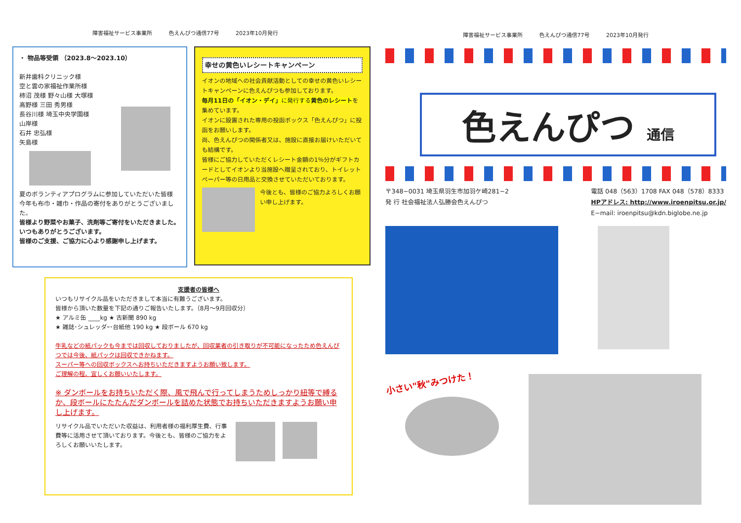障害福祉サービス事業所 色えんぴつ通信77号 2023年10月発行
・ 物品等受領 （2023.8～2023.10）
新井歯科クリニック様
空と雲の家福祉作業所様
柿沼 茂様 野々山様 大塚様
高野様 三田 秀男様
長谷川様 埼玉中央学園様
山岸様
石井 忠弘様
矢島様
夏のボランティアプログラムに参加していただいた皆様
今年も布巾・雑巾・作品の寄付をありがとうございました。
皆様より野菜やお菓子、洗剤等ご寄付をいただきました。いつもありがとうございます。
皆様のご支援、ご協力に心より感謝申し上げます。
幸せの黄色いレシートキャンペーン
イオンの地域への社会貢献活動としての幸せの黄色いレシートキャンペーンに色えんぴつも参加しております。
毎月11日の「イオン・デイ」に発行する黄色のレシートを集めています。
イオンに設置された専用の投函ボックス「色えんぴつ」に投函をお願いします。
尚、色えんぴつの関係者又は、施設に直接お届けいただいても結構です。
皆様にご協力していただくレシート金額の1％分がギフトカードとしてイオンより当施設へ贈呈されており、トイレットペーパー等の日用品と交換させていただいております。
今後とも、皆様のご協力よろしくお願い申し上げます。
支援者の皆様へ
いつもリサイクル品をいただきまして本当に有難うございます。
皆様から頂いた数量を下記の通りご報告いたします。（8月～9月回収分）
★ アルミ缶 ____kg ★ 古新聞 890 kg
★ 雑誌･シュレッダｰ･台紙他 190 kg ★ 段ボール 670 kg
牛乳などの紙パックも今までは回収しておりましたが、回収業者の引き取りが不可能になったため色えんぴつでは今後、紙パックは回収できかねます。
スーパー等への回収ボックスへお持ちいただきますようお願い致します。
ご理解の程、宜しくお願いいたします。
※ ダンボールをお持ちいただく際、風で飛んで行ってしまうためしっかり紐等で縛るか、段ボールにたたんだダンボールを詰めた状態でお持ちいただきますようお願い申し上げます。
リサイクル品でいただいた収益は、利用者様の福利厚生費、行事費等に活用させて頂いております。今後とも、皆様のご協力をよろしくお願いいたします。
障害福祉サービス事業所 色えんぴつ通信77号 2023年10月発行
色えんぴつ 通信
〒348−0031 埼玉県羽生市加羽ケ崎281−2
発 行 社会福祉法人弘勝会色えんぴつ
電話 048（563）1708 FAX 048（578）8333
HPアドレス: http://www.iroenpitsu.or.jp/
E−mail: iroenpitsu@kdn.biglobe.ne.jp
小さい"秋"みつけた！